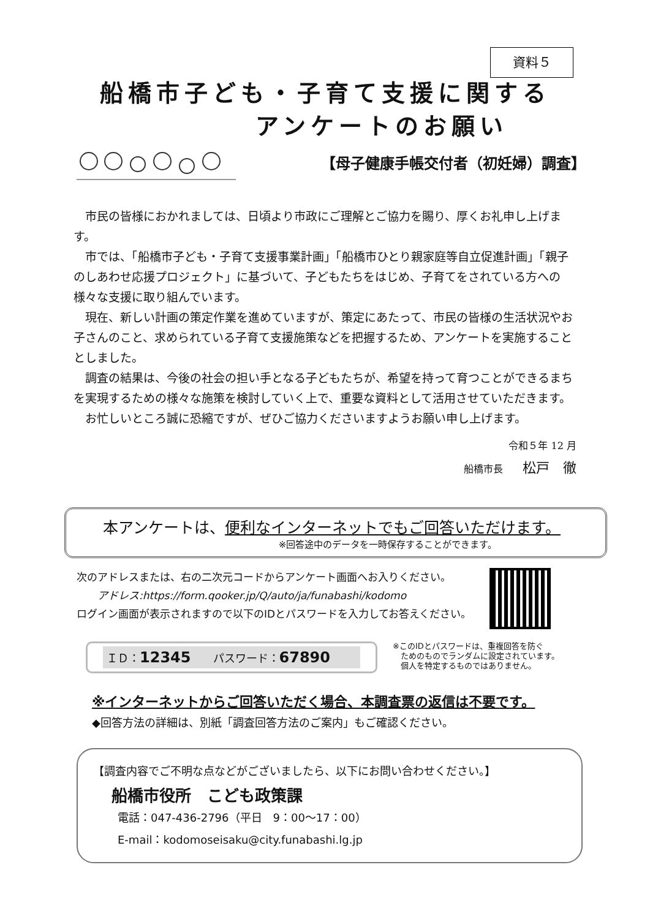資料５
船橋市子ども・子育て支援に関する
　　　　アンケートのお願い
【母子健康手帳交付者（初妊婦）調査】
市民の皆様におかれましては、日頃より市政にご理解とご協力を賜り、厚くお礼申し上げます。
市では、「船橋市子ども・子育て支援事業計画」「船橋市ひとり親家庭等自立促進計画」「親子のしあわせ応援プロジェクト」に基づいて、子どもたちをはじめ、子育てをされている方への様々な支援に取り組んでいます。
現在、新しい計画の策定作業を進めていますが、策定にあたって、市民の皆様の生活状況やお子さんのこと、求められている子育て支援施策などを把握するため、アンケートを実施することとしました。
調査の結果は、今後の社会の担い手となる子どもたちが、希望を持って育つことができるまちを実現するための様々な施策を検討していく上で、重要な資料として活用させていただきます。
お忙しいところ誠に恐縮ですが、ぜひご協力くださいますようお願い申し上げます。
令和５年 12 月
船橋市長　　松戸　徹
本アンケートは、便利なインターネットでもご回答いただけます。
※回答途中のデータを一時保存することができます。
次のアドレスまたは、右の二次元コードからアンケート画面へお入りください。
　　アドレス:https://form.qooker.jp/Q/auto/ja/funabashi/kodomo
ログイン画面が表示されますので以下のIDとパスワードを入力してお答えください。
ＩＤ：12345　　パスワード：67890
※このIDとパスワードは、重複回答を防ぐ
　ためのものでランダムに設定されています。
　個人を特定するものではありません。
※インターネットからご回答いただく場合、本調査票の返信は不要です。
◆回答方法の詳細は、別紙「調査回答方法のご案内」もご確認ください。
【調査内容でご不明な点などがございましたら、以下にお問い合わせください。】
船橋市役所　こども政策課
電話：047-436-2796（平日　9：00～17：00）
E-mail：kodomoseisaku@city.funabashi.lg.jp